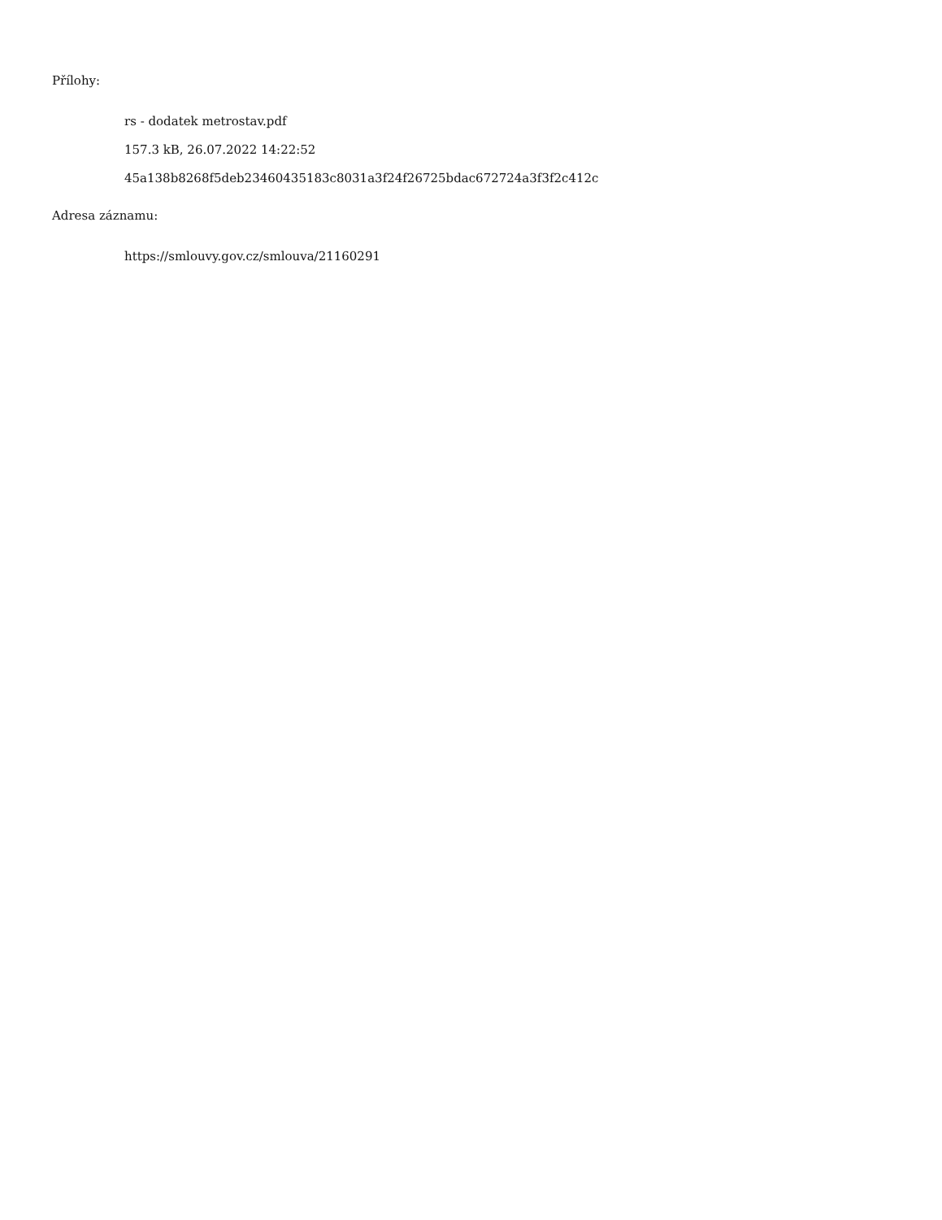Přílohy:
rs - dodatek metrostav.pdf
157.3 kB, 26.07.2022 14:22:52
45a138b8268f5deb23460435183c8031a3f24f26725bdac672724a3f3f2c412c
Adresa záznamu:
https://smlouvy.gov.cz/smlouva/21160291